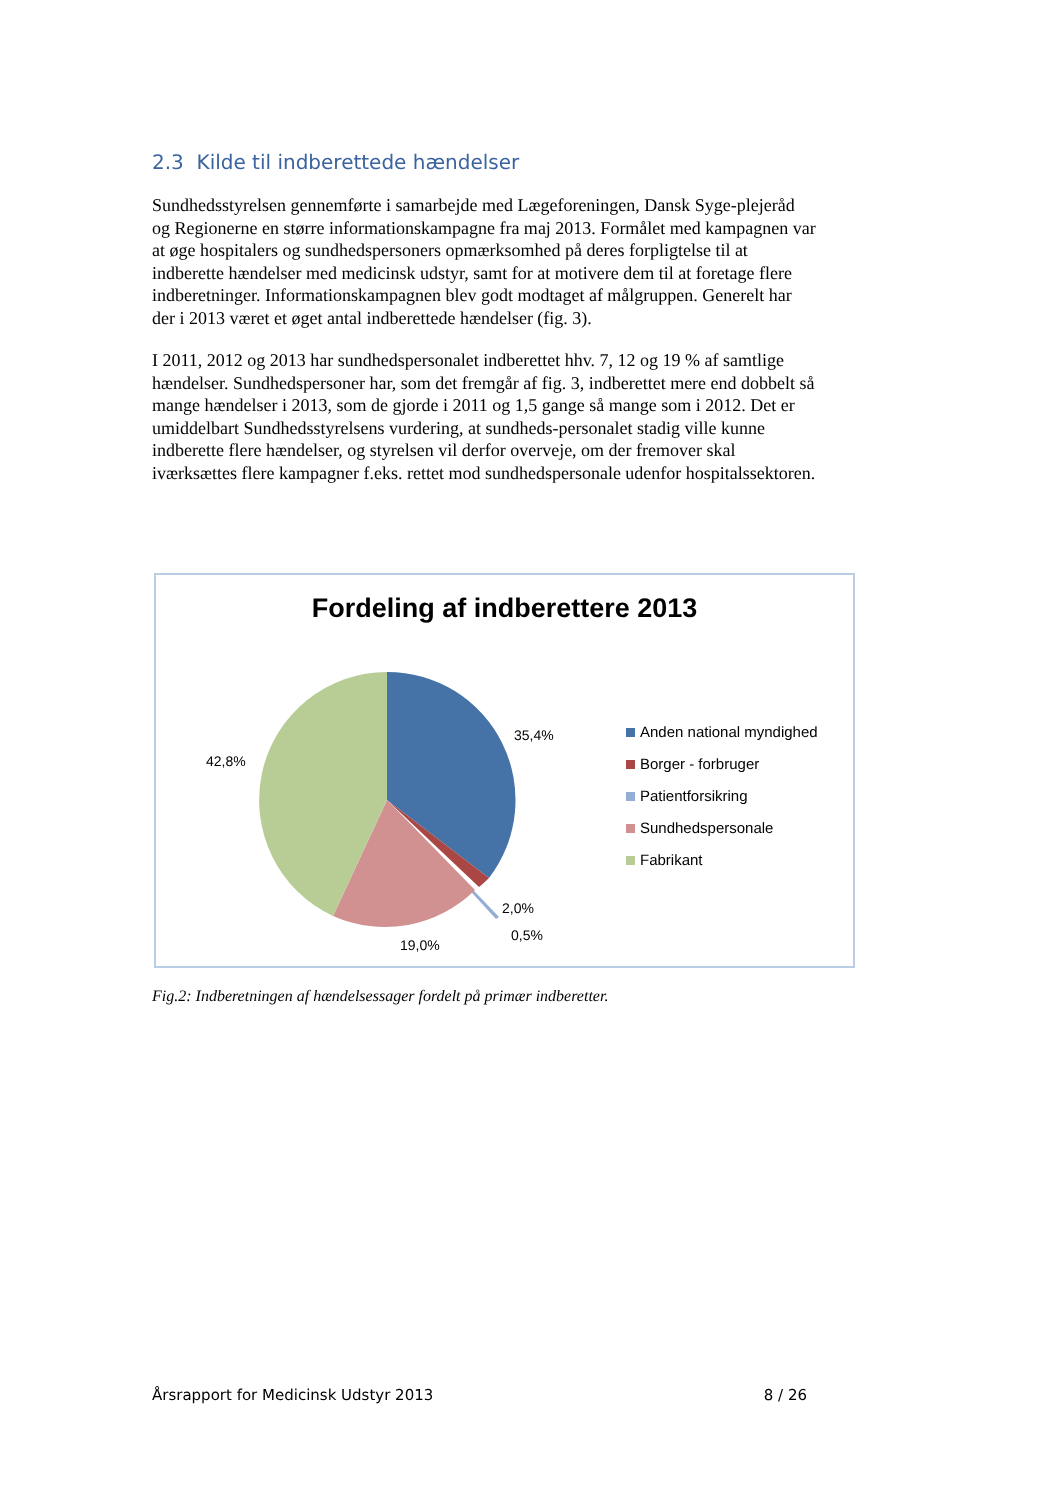2.3 Kilde til indberettede hændelser
Sundhedsstyrelsen gennemførte i samarbejde med Lægeforeningen, Dansk Syge-plejeråd og Regionerne en større informationskampagne fra maj 2013. Formålet med kampagnen var at øge hospitalers og sundhedspersoners opmærksomhed på deres forpligtelse til at indberette hændelser med medicinsk udstyr, samt for at motivere dem til at foretage flere indberetninger. Informationskampagnen blev godt modtaget af målgruppen. Generelt har der i 2013 været et øget antal indberettede hændelser (fig. 3).
I 2011, 2012 og 2013 har sundhedspersonalet indberettet hhv. 7, 12 og 19 % af samtlige hændelser. Sundhedspersoner har, som det fremgår af fig. 3, indberettet mere end dobbelt så mange hændelser i 2013, som de gjorde i 2011 og 1,5 gange så mange som i 2012. Det er umiddelbart Sundhedsstyrelsens vurdering, at sundheds-personalet stadig ville kunne indberette flere hændelser, og styrelsen vil derfor overveje, om der fremover skal iværksættes flere kampagner f.eks. rettet mod sundhedspersonale udenfor hospitalssektoren.
Fordeling af indberettere 2013
35,4%
42,8%
2,0%
0,5%
19,0%
Anden national myndighed
Borger - forbruger
Patientforsikring
Sundhedspersonale
Fabrikant
Fig.2: Indberetningen af hændelsessager fordelt på primær indberetter.
Årsrapport for Medicinsk Udstyr 2013 8 / 26